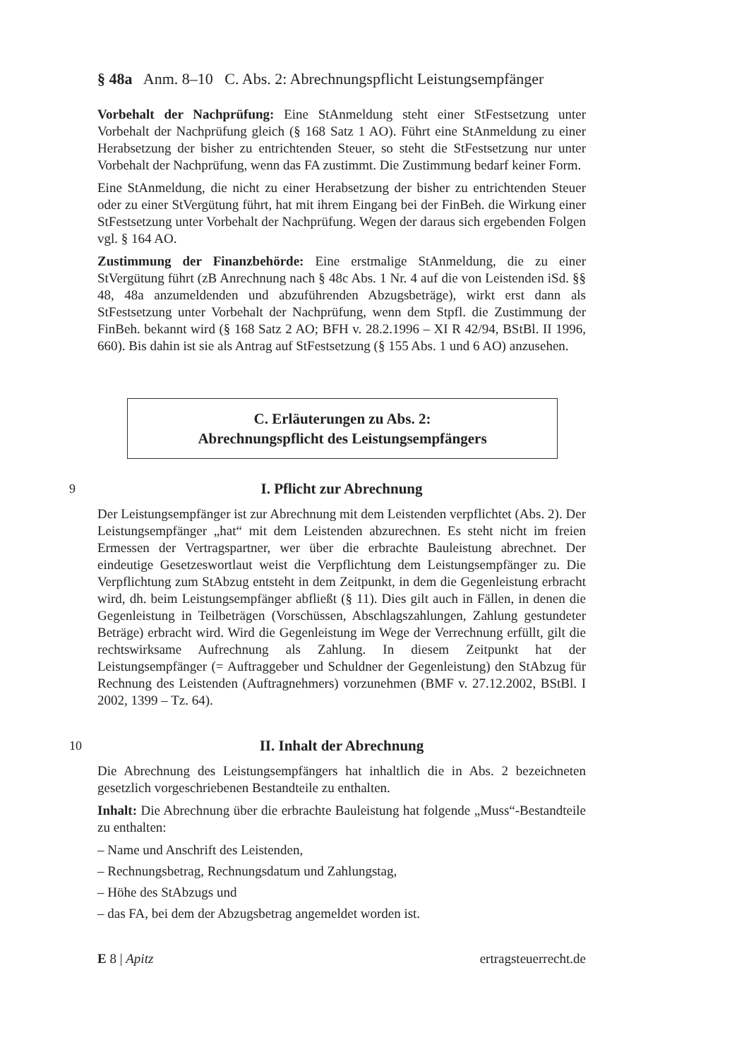§ 48a Anm. 8–10 C. Abs. 2: Abrechnungspflicht Leistungsempfänger
Vorbehalt der Nachprüfung: Eine StAnmeldung steht einer StFestsetzung unter Vorbehalt der Nachprüfung gleich (§ 168 Satz 1 AO). Führt eine StAnmeldung zu einer Herabsetzung der bisher zu entrichtenden Steuer, so steht die StFestsetzung nur unter Vorbehalt der Nachprüfung, wenn das FA zustimmt. Die Zustimmung bedarf keiner Form.
Eine StAnmeldung, die nicht zu einer Herabsetzung der bisher zu entrichtenden Steuer oder zu einer StVergütung führt, hat mit ihrem Eingang bei der FinBeh. die Wirkung einer StFestsetzung unter Vorbehalt der Nachprüfung. Wegen der daraus sich ergebenden Folgen vgl. § 164 AO.
Zustimmung der Finanzbehörde: Eine erstmalige StAnmeldung, die zu einer StVergütung führt (zB Anrechnung nach § 48c Abs. 1 Nr. 4 auf die von Leistenden iSd. §§ 48, 48a anzumeldenden und abzuführenden Abzugsbeträge), wirkt erst dann als StFestsetzung unter Vorbehalt der Nachprüfung, wenn dem Stpfl. die Zustimmung der FinBeh. bekannt wird (§ 168 Satz 2 AO; BFH v. 28.2.1996 – XI R 42/94, BStBl. II 1996, 660). Bis dahin ist sie als Antrag auf StFestsetzung (§ 155 Abs. 1 und 6 AO) anzusehen.
C. Erläuterungen zu Abs. 2:
Abrechnungspflicht des Leistungsempfängers
9
I. Pflicht zur Abrechnung
Der Leistungsempfänger ist zur Abrechnung mit dem Leistenden verpflichtet (Abs. 2). Der Leistungsempfänger „hat“ mit dem Leistenden abzurechnen. Es steht nicht im freien Ermessen der Vertragspartner, wer über die erbrachte Bauleistung abrechnet. Der eindeutige Gesetzeswortlaut weist die Verpflichtung dem Leistungsempfänger zu. Die Verpflichtung zum StAbzug entsteht in dem Zeitpunkt, in dem die Gegenleistung erbracht wird, dh. beim Leistungsempfänger abfließt (§ 11). Dies gilt auch in Fällen, in denen die Gegenleistung in Teilbeträgen (Vorschüssen, Abschlagszahlungen, Zahlung gestundeter Beträge) erbracht wird. Wird die Gegenleistung im Wege der Verrechnung erfüllt, gilt die rechtswirksame Aufrechnung als Zahlung. In diesem Zeitpunkt hat der Leistungsempfänger (= Auftraggeber und Schuldner der Gegenleistung) den StAbzug für Rechnung des Leistenden (Auftragnehmers) vorzunehmen (BMF v. 27.12.2002, BStBl. I 2002, 1399 – Tz. 64).
10
II. Inhalt der Abrechnung
Die Abrechnung des Leistungsempfängers hat inhaltlich die in Abs. 2 bezeichneten gesetzlich vorgeschriebenen Bestandteile zu enthalten.
Inhalt: Die Abrechnung über die erbrachte Bauleistung hat folgende „Muss“-Bestandteile zu enthalten:
– Name und Anschrift des Leistenden,
– Rechnungsbetrag, Rechnungsdatum und Zahlungstag,
– Höhe des StAbzugs und
– das FA, bei dem der Abzugsbetrag angemeldet worden ist.
E 8 | Apitz ertragsteuerrecht.de